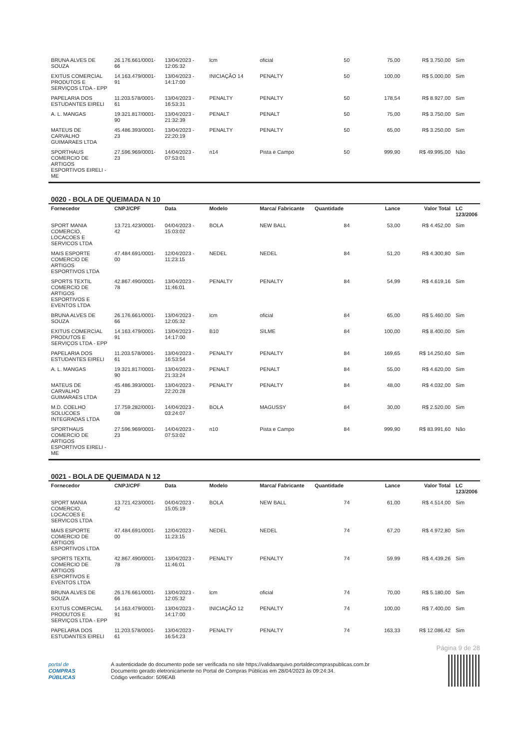| BRUNA ALVES DE SOUZA | 26.176.661/0001-66 | 13/04/2023 - 12:05:32 | lcm | oficial | 50 | 75,00 | R$ 3.750,00 | Sim |
| EXITUS COMERCIAL PRODUTOS E SERVIÇOS LTDA - EPP | 14.163.479/0001-91 | 13/04/2023 - 14:17:00 | INICIAÇÃO 14 | PENALTY | 50 | 100,00 | R$ 5.000,00 | Sim |
| PAPELARIA DOS ESTUDANTES EIRELI | 11.203.578/0001-61 | 13/04/2023 - 16:53:31 | PENALTY | PENALTY | 50 | 178,54 | R$ 8.927,00 | Sim |
| A. L. MANGAS | 19.321.817/0001-90 | 13/04/2023 - 21:32:39 | PENALT | PENALT | 50 | 75,00 | R$ 3.750,00 | Sim |
| MATEUS DE CARVALHO GUIMARAES LTDA | 45.486.393/0001-23 | 13/04/2023 - 22:20:19 | PENALTY | PENALTY | 50 | 65,00 | R$ 3.250,00 | Sim |
| SPORTHAUS COMERCIO DE ARTIGOS ESPORTIVOS EIRELI - ME | 27.596.969/0001-23 | 14/04/2023 - 07:53:01 | n14 | Pista e Campo | 50 | 999,90 | R$ 49.995,00 | Não |
0020 - BOLA DE QUEIMADA N 10
| Fornecedor | CNPJ/CPF | Data | Modelo | Marca/ Fabricante | Quantidade | Lance | Valor Total | LC 123/2006 |
| --- | --- | --- | --- | --- | --- | --- | --- | --- |
| SPORT MANIA COMERCIO, LOCACOES E SERVICOS LTDA | 13.721.423/0001-42 | 04/04/2023 - 15:03:02 | BOLA | NEW BALL | 84 | 53,00 | R$ 4.452,00 | Sim |
| MAIS ESPORTE COMERCIO DE ARTIGOS ESPORTIVOS LTDA | 47.484.691/0001-00 | 12/04/2023 - 11:23:15 | NEDEL | NEDEL | 84 | 51,20 | R$ 4.300,80 | Sim |
| SPORTS TEXTIL COMERCIO DE ARTIGOS ESPORTIVOS E EVENTOS LTDA | 42.867.490/0001-78 | 13/04/2023 - 11:46:01 | PENALTY | PENALTY | 84 | 54,99 | R$ 4.619,16 | Sim |
| BRUNA ALVES DE SOUZA | 26.176.661/0001-66 | 13/04/2023 - 12:05:32 | lcm | oficial | 84 | 65,00 | R$ 5.460,00 | Sim |
| EXITUS COMERCIAL PRODUTOS E SERVIÇOS LTDA - EPP | 14.163.479/0001-91 | 13/04/2023 - 14:17:00 | B10 | SILME | 84 | 100,00 | R$ 8.400,00 | Sim |
| PAPELARIA DOS ESTUDANTES EIRELI | 11.203.578/0001-61 | 13/04/2023 - 16:53:54 | PENALTY | PENALTY | 84 | 169,65 | R$ 14.250,60 | Sim |
| A. L. MANGAS | 19.321.817/0001-90 | 13/04/2023 - 21:33:24 | PENALT | PENALT | 84 | 55,00 | R$ 4.620,00 | Sim |
| MATEUS DE CARVALHO GUIMARAES LTDA | 45.486.393/0001-23 | 13/04/2023 - 22:20:28 | PENALTY | PENALTY | 84 | 48,00 | R$ 4.032,00 | Sim |
| M.D. COELHO SOLUCOES INTEGRADAS LTDA | 17.759.282/0001-08 | 14/04/2023 - 03:24:07 | BOLA | MAGUSSY | 84 | 30,00 | R$ 2.520,00 | Sim |
| SPORTHAUS COMERCIO DE ARTIGOS ESPORTIVOS EIRELI - ME | 27.596.969/0001-23 | 14/04/2023 - 07:53:02 | n10 | Pista e Campo | 84 | 999,90 | R$ 83.991,60 | Não |
0021 - BOLA DE QUEIMADA N 12
| Fornecedor | CNPJ/CPF | Data | Modelo | Marca/ Fabricante | Quantidade | Lance | Valor Total | LC 123/2006 |
| --- | --- | --- | --- | --- | --- | --- | --- | --- |
| SPORT MANIA COMERCIO, LOCACOES E SERVICOS LTDA | 13.721.423/0001-42 | 04/04/2023 - 15:05:19 | BOLA | NEW BALL | 74 | 61,00 | R$ 4.514,00 | Sim |
| MAIS ESPORTE COMERCIO DE ARTIGOS ESPORTIVOS LTDA | 47.484.691/0001-00 | 12/04/2023 - 11:23:15 | NEDEL | NEDEL | 74 | 67,20 | R$ 4.972,80 | Sim |
| SPORTS TEXTIL COMERCIO DE ARTIGOS ESPORTIVOS E EVENTOS LTDA | 42.867.490/0001-78 | 13/04/2023 - 11:46:01 | PENALTY | PENALTY | 74 | 59,99 | R$ 4.439,26 | Sim |
| BRUNA ALVES DE SOUZA | 26.176.661/0001-66 | 13/04/2023 - 12:05:32 | lcm | oficial | 74 | 70,00 | R$ 5.180,00 | Sim |
| EXITUS COMERCIAL PRODUTOS E SERVIÇOS LTDA - EPP | 14.163.479/0001-91 | 13/04/2023 - 14:17:00 | INICIAÇÃO 12 | PENALTY | 74 | 100,00 | R$ 7.400,00 | Sim |
| PAPELARIA DOS ESTUDANTES EIRELI | 11.203.578/0001-61 | 13/04/2023 - 16:54:23 | PENALTY | PENALTY | 74 | 163,33 | R$ 12.086,42 | Sim |
Página 9 de 28
portal de
COMPRAS
PÚBLICAS
A autenticidade do documento pode ser verificada no site https://validaarquivo.portaldecompraspublicas.com.br
Documento gerado eletronicamente no Portal de Compras Públicas em 28/04/2023 às 09:24:34.
Código verificador: 509EAB